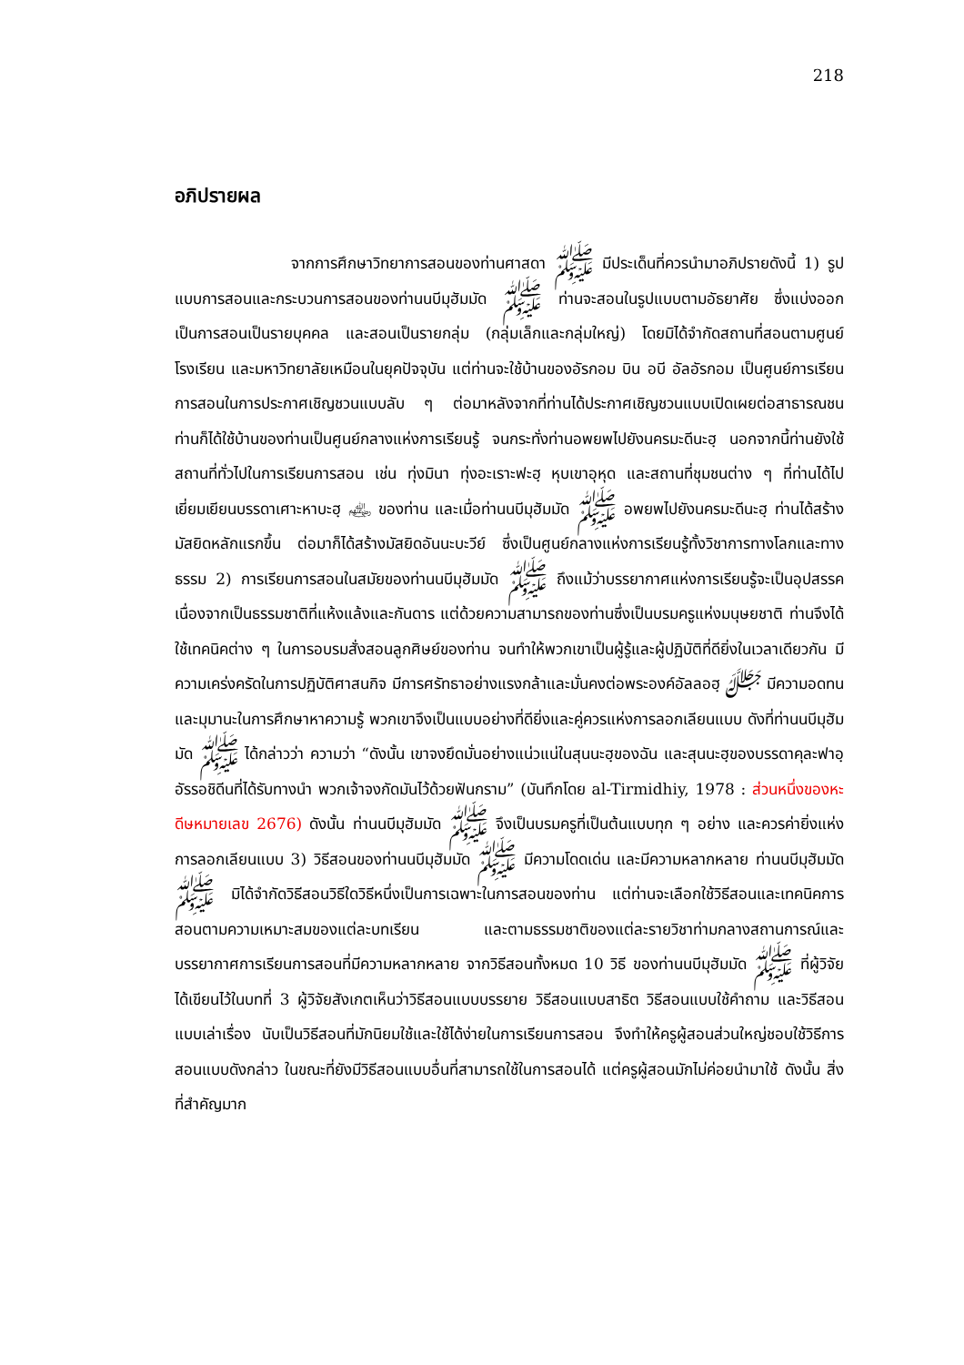218
อภิปรายผล
จากการศึกษาวิทยาการสอนของท่านศาสดา ﷺ มีประเด็นที่ควรนำมาอภิปรายดังนี้ 1) รูปแบบการสอนและกระบวนการสอนของท่านนบีมุฮัมมัด ﷺ ท่านจะสอนในรูปแบบตามอัธยาศัย ซึ่งแบ่งออกเป็นการสอนเป็นรายบุคคล และสอนเป็นรายกลุ่ม (กลุ่มเล็กและกลุ่มใหญ่) โดยมิได้จำกัดสถานที่สอนตามศูนย์ โรงเรียน และมหาวิทยาลัยเหมือนในยุคปัจจุบัน แต่ท่านจะใช้บ้านของอัรกอม บิน อบี อัลอัรกอม เป็นศูนย์การเรียนการสอนในการประกาศเชิญชวนแบบลับ ๆ ต่อมาหลังจากที่ท่านได้ประกาศเชิญชวนแบบเปิดเผยต่อสาธารณชน ท่านก็ได้ใช้บ้านของท่านเป็นศูนย์กลางแห่งการเรียนรู้ จนกระทั่งท่านอพยพไปยังนครมะดีนะฮฺ นอกจากนี้ท่านยังใช้สถานที่ทั่วไปในการเรียนการสอน เช่น ทุ่งมินา ทุ่งอะเราะฟะฮฺ หุบเขาอุหุด และสถานที่ชุมชนต่าง ๆ ที่ท่านได้ไปเยี่ยมเยียนบรรดาเศาะหาบะฮฺ ﵃ ของท่าน และเมื่อท่านนบีมุฮัมมัด ﷺ อพยพไปยังนครมะดีนะฮฺ ท่านได้สร้างมัสยิดหลักแรกขึ้น ต่อมาก็ได้สร้างมัสยิดอันนะบะวีย์ ซึ่งเป็นศูนย์กลางแห่งการเรียนรู้ทั้งวิชาการทางโลกและทางธรรม 2) การเรียนการสอนในสมัยของท่านนบีมุฮัมมัด ﷺ ถึงแม้ว่าบรรยากาศแห่งการเรียนรู้จะเป็นอุปสรรค เนื่องจากเป็นธรรมชาติที่แห้งแล้งและกันดาร แต่ด้วยความสามารถของท่านซึ่งเป็นบรมครูแห่งมนุษยชาติ ท่านจึงได้ใช้เทคนิคต่าง ๆ ในการอบรมสั่งสอนลูกศิษย์ของท่าน จนทำให้พวกเขาเป็นผู้รู้และผู้ปฏิบัติที่ดียิ่งในเวลาเดียวกัน มีความเคร่งครัดในการปฏิบัติศาสนกิจ มีการศรัทธาอย่างแรงกล้าและมั่นคงต่อพระองค์อัลลอฮฺ ﷻ มีความอดทนและมุมานะในการศึกษาหาความรู้ พวกเขาจึงเป็นแบบอย่างที่ดียิ่งและคู่ควรแห่งการลอกเลียนแบบ ดังที่ท่านนบีมุฮัมมัด ﷺ ได้กล่าวว่า ความว่า “ดังนั้น เขาจงยึดมั่นอย่างแน่วแน่ในสุนนะฮฺของฉัน และสุนนะฮฺของบรรดาคุละฟาอฺ อัรรอชิดีนที่ได้รับทางนำ พวกเจ้าจงกัดมันไว้ด้วยฟันกราม” (บันทึกโดย al-Tirmidhiy, 1978 : ส่วนหนึ่งของหะดีษหมายเลข 2676) ดังนั้น ท่านนบีมุฮัมมัด ﷺ จึงเป็นบรมครูที่เป็นต้นแบบทุก ๆ อย่าง และควรค่ายิ่งแห่งการลอกเลียนแบบ 3) วิธีสอนของท่านนบีมุฮัมมัด ﷺ มีความโดดเด่น และมีความหลากหลาย ท่านนบีมุฮัมมัด ﷺ มิได้จำกัดวิธีสอนวิธีใดวิธีหนึ่งเป็นการเฉพาะในการสอนของท่าน แต่ท่านจะเลือกใช้วิธีสอนและเทคนิคการสอนตามความเหมาะสมของแต่ละบทเรียน และตามธรรมชาติของแต่ละรายวิชาท่ามกลางสถานการณ์และบรรยากาศการเรียนการสอนที่มีความหลากหลาย จากวิธีสอนทั้งหมด 10 วิธี ของท่านนบีมุฮัมมัด ﷺ ที่ผู้วิจัยได้เขียนไว้ในบทที่ 3 ผู้วิจัยสังเกตเห็นว่าวิธีสอนแบบบรรยาย วิธีสอนแบบสาธิต วิธีสอนแบบใช้คำถาม และวิธีสอนแบบเล่าเรื่อง นับเป็นวิธีสอนที่มักนิยมใช้และใช้ได้ง่ายในการเรียนการสอน จึงทำให้ครูผู้สอนส่วนใหญ่ชอบใช้วิธีการสอนแบบดังกล่าว ในขณะที่ยังมีวิธีสอนแบบอื่นที่สามารถใช้ในการสอนได้ แต่ครูผู้สอนมักไม่ค่อยนำมาใช้ ดังนั้น สิ่งที่สำคัญมาก